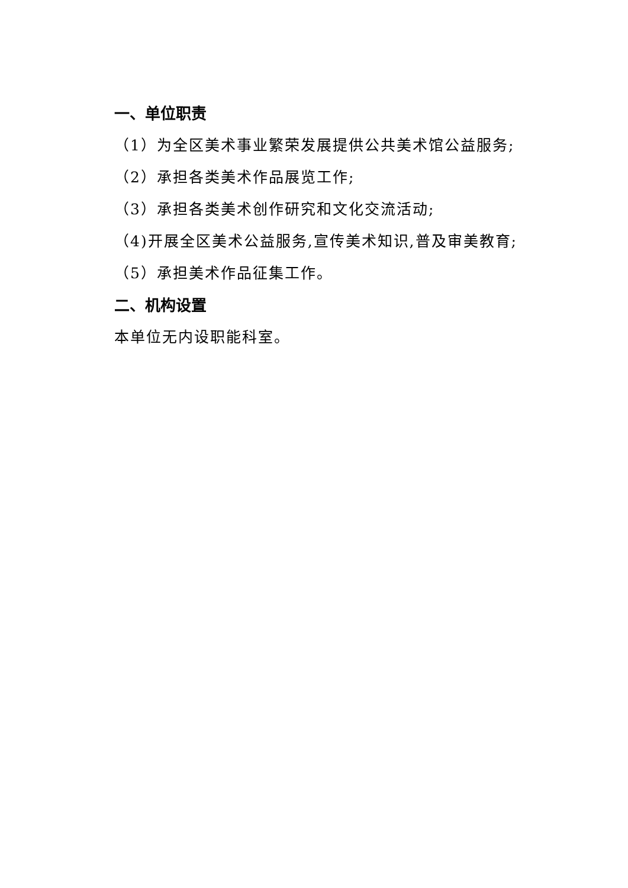一、单位职责
（1）为全区美术事业繁荣发展提供公共美术馆公益服务;
（2）承担各类美术作品展览工作;
（3）承担各类美术创作研究和文化交流活动;
（4)开展全区美术公益服务,宣传美术知识,普及审美教育;
（5）承担美术作品征集工作。
二、机构设置
本单位无内设职能科室。